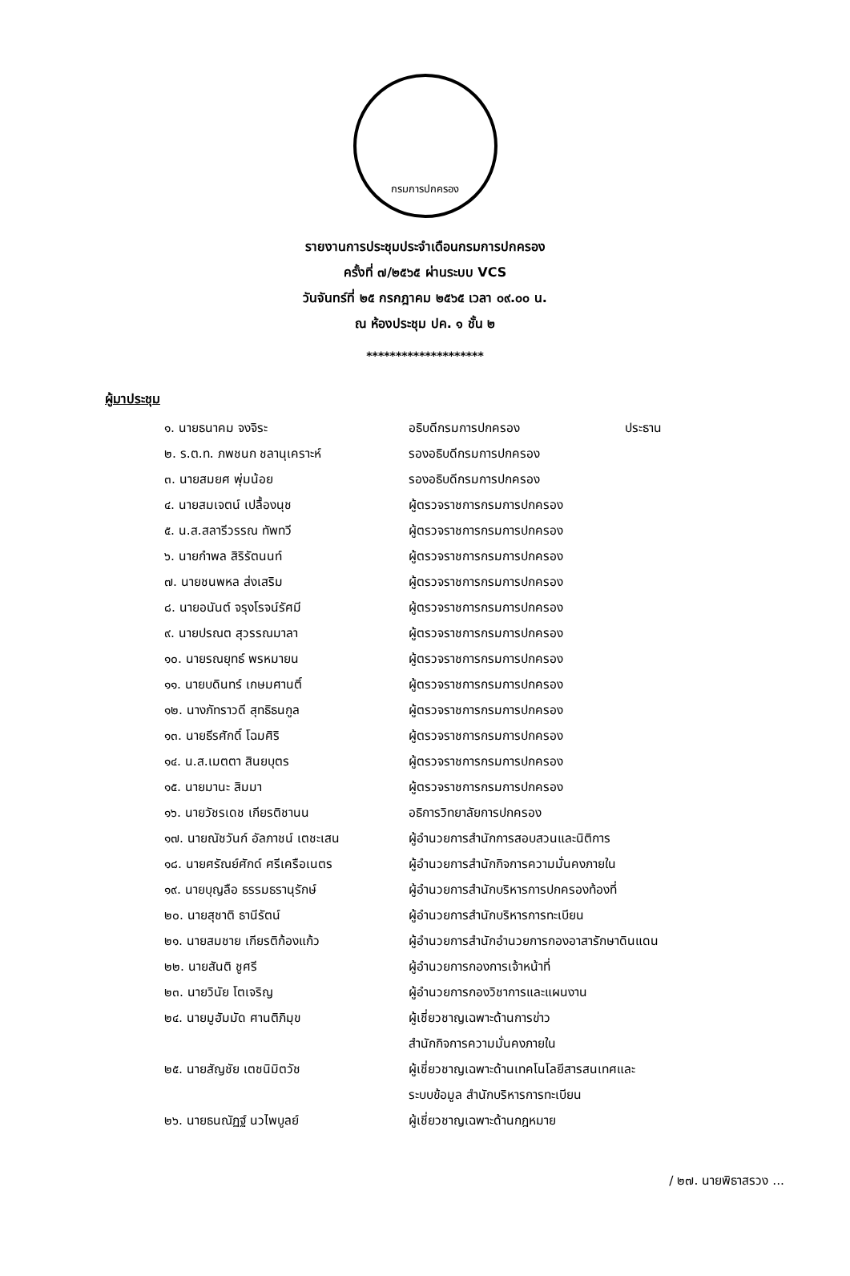กรมการปกครอง
รายงานการประชุมประจำเดือนกรมการปกครอง
ครั้งที่ ๗/๒๕๖๕ ผ่านระบบ VCS
วันจันทร์ที่ ๒๕ กรกฎาคม ๒๕๖๕ เวลา ๐๙.๐๐ น.
ณ ห้องประชุม ปค. ๑ ชั้น ๒
********************
ผู้มาประชุม
| ๑. นายธนาคม จงจิระ | อธิบดีกรมการปกครอง | ประธาน |
| ๒. ร.ต.ท. ภพชนก ชลานุเคราะห์ | รองอธิบดีกรมการปกครอง | |
| ๓. นายสมยศ พุ่มน้อย | รองอธิบดีกรมการปกครอง | |
| ๔. นายสมเจตน์ เปลื้องนุช | ผู้ตรวจราชการกรมการปกครอง | |
| ๕. น.ส.สลารีวรรณ ทัพทวี | ผู้ตรวจราชการกรมการปกครอง | |
| ๖. นายกำพล สิริรัตนนท์ | ผู้ตรวจราชการกรมการปกครอง | |
| ๗. นายชนพหล ส่งเสริม | ผู้ตรวจราชการกรมการปกครอง | |
| ๘. นายอนันต์ จรุงโรจน์รัศมี | ผู้ตรวจราชการกรมการปกครอง | |
| ๙. นายปรณต สุวรรณมาลา | ผู้ตรวจราชการกรมการปกครอง | |
| ๑๐. นายรณยุทธ์ พรหมายน | ผู้ตรวจราชการกรมการปกครอง | |
| ๑๑. นายบดินทร์ เกษมศานติ์ | ผู้ตรวจราชการกรมการปกครอง | |
| ๑๒. นางภัทราวดี สุทธิธนกูล | ผู้ตรวจราชการกรมการปกครอง | |
| ๑๓. นายธีรศักดิ์ โฉมศิริ | ผู้ตรวจราชการกรมการปกครอง | |
| ๑๔. น.ส.เมตตา สินยบุตร | ผู้ตรวจราชการกรมการปกครอง | |
| ๑๕. นายมานะ สิมมา | ผู้ตรวจราชการกรมการปกครอง | |
| ๑๖. นายวัชรเดช เกียรติชานน | อธิการวิทยาลัยการปกครอง | |
| ๑๗. นายณัชวันก์ อัลภาชน์ เตชะเสน | ผู้อำนวยการสำนักการสอบสวนและนิติการ | |
| ๑๘. นายศรัณย์ศักด์ ศรีเครือเนตร | ผู้อำนวยการสำนักกิจการความมั่นคงภายใน | |
| ๑๙. นายบุญลือ ธรรมธรานุรักษ์ | ผู้อำนวยการสำนักบริหารการปกครองท้องที่ | |
| ๒๐. นายสุชาติ ธานีรัตน์ | ผู้อำนวยการสำนักบริหารการทะเบียน | |
| ๒๑. นายสมชาย เกียรติก้องแก้ว | ผู้อำนวยการสำนักอำนวยการกองอาสารักษาดินแดน | |
| ๒๒. นายสันติ ชูศรี | ผู้อำนวยการกองการเจ้าหน้าที่ | |
| ๒๓. นายวินัย โตเจริญ | ผู้อำนวยการกองวิชาการและแผนงาน | |
| ๒๔. นายมูฮัมมัด ศานติภิมุข | ผู้เชี่ยวชาญเฉพาะด้านการข่าว สำนักกิจการความมั่นคงภายใน | |
| ๒๕. นายสัญชัย เตชนิมิตวัช | ผู้เชี่ยวชาญเฉพาะด้านเทคโนโลยีสารสนเทศและ ระบบข้อมูล สำนักบริหารการทะเบียน | |
| ๒๖. นายธนณัฏฐ์ นวไพบูลย์ | ผู้เชี่ยวชาญเฉพาะด้านกฎหมาย | |
/ ๒๗. นายพิธาสรวง ...